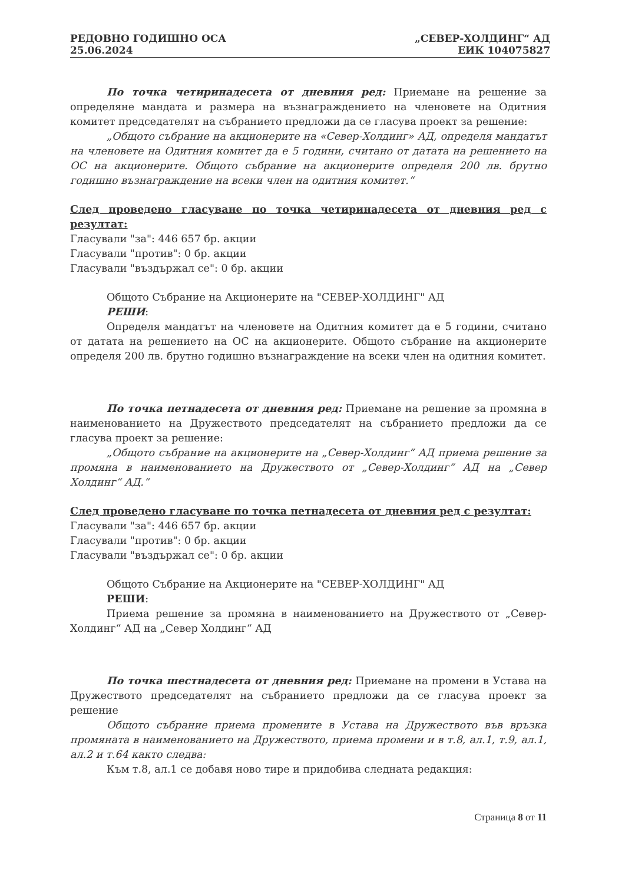РЕДОВНО ГОДИШНО ОСА
25.06.2024
„СЕВЕР-ХОЛДИНГ“ АД
ЕИК 104075827
По точка четиринадесета от дневния ред: Приемане на решение за определяне мандата и размера на възнаграждението на членовете на Одитния комитет председателят на събранието предложи да се гласува проект за решение:
„Общото събрание на акционерите на «Север-Холдинг» АД, определя мандатът на членовете на Одитния комитет да е 5 години, считано от датата на решението на ОС на акционерите. Общото събрание на акционерите определя 200 лв. брутно годишно възнаграждение на всеки член на одитния комитет.“
След проведено гласуване по точка четиринадесета от дневния ред с резултат:
Гласували "за": 446 657 бр. акции
Гласували "против": 0 бр. акции
Гласували "въздържал се": 0 бр. акции
Общото Събрание на Акционерите на "СЕВЕР-ХОЛДИНГ" АД
РЕШИ:
Определя мандатът на членовете на Одитния комитет да е 5 години, считано от датата на решението на ОС на акционерите. Общото събрание на акционерите определя 200 лв. брутно годишно възнаграждение на всеки член на одитния комитет.
По точка петнадесета от дневния ред: Приемане на решение за промяна в наименованието на Дружеството председателят на събранието предложи да се гласува проект за решение:
„Общото събрание на акционерите на „Север-Холдинг“ АД приема решение за промяна в наименованието на Дружеството от „Север-Холдинг“ АД на „Север Холдинг“ АД.“
След проведено гласуване по точка петнадесета от дневния ред с резултат:
Гласували "за": 446 657 бр. акции
Гласували "против": 0 бр. акции
Гласували "въздържал се": 0 бр. акции
Общото Събрание на Акционерите на "СЕВЕР-ХОЛДИНГ" АД
РЕШИ:
Приема решение за промяна в наименованието на Дружеството от „Север-Холдинг“ АД на „Север Холдинг“ АД
По точка шестнадесета от дневния ред: Приемане на промени в Устава на Дружеството председателят на събранието предложи да се гласува проект за решение
Общото събрание приема промените в Устава на Дружеството във връзка промяната в наименованието на Дружеството, приема промени и в т.8, ал.1, т.9, ал.1, ал.2 и т.64 както следва:
Към т.8, ал.1 се добавя ново тире и придобива следната редакция:
Страница 8 от 11